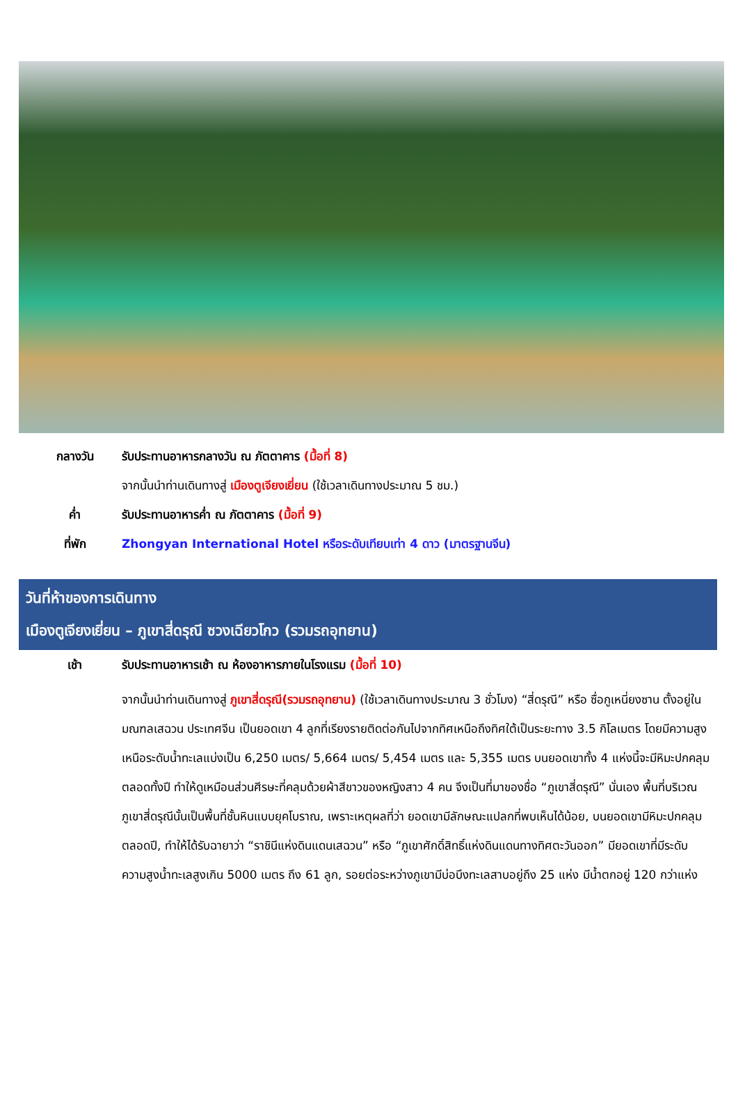กลางวัน รับประทานอาหารกลางวัน ณ ภัตตาคาร (มื้อที่ 8)
จากนั้นนำท่านเดินทางสู่ เมืองตูเจียงเยี่ยน (ใช้เวลาเดินทางประมาณ 5 ชม.)
ค่ำ รับประทานอาหารค่ำ ณ ภัตตาคาร (มื้อที่ 9)
ที่พัก Zhongyan International Hotel หรือระดับเทียบเท่า 4 ดาว (มาตรฐานจีน)
วันที่ห้าของการเดินทาง
เมืองตูเจียงเยี่ยน – ภูเขาสี่ดรุณี ซวงเฉียวโกว (รวมรถอุทยาน)
เช้า รับประทานอาหารเช้า ณ ห้องอาหารภายในโรงแรม (มื้อที่ 10)
จากนั้นนำท่านเดินทางสู่ ภูเขาสี่ดรุณี(รวมรถอุทยาน) (ใช้เวลาเดินทางประมาณ 3 ชั่วโมง) “สี่ดรุณี” หรือ ซื่อกูเหนี่ยงซาน ตั้งอยู่ในมณฑลเสฉวน ประเทศจีน เป็นยอดเขา 4 ลูกที่เรียงรายติดต่อกันไปจากทิศเหนือถึงทิศใต้เป็นระยะทาง 3.5 กิโลเมตร โดยมีความสูงเหนือระดับน้ำทะเลแบ่งเป็น 6,250 เมตร/ 5,664 เมตร/ 5,454 เมตร และ 5,355 เมตร บนยอดเขาทั้ง 4 แห่งนี้จะมีหิมะปกคลุมตลอดทั้งปี ทำให้ดูเหมือนส่วนศีรษะที่คลุมด้วยผ้าสีขาวของหญิงสาว 4 คน จึงเป็นที่มาของชื่อ “ภูเขาสี่ดรุณี” นั่นเอง พื้นที่บริเวณภูเขาสี่ดรุณีนั้นเป็นพื้นที่ชั้นหินแบบยุคโบราณ, เพราะเหตุผลที่ว่า ยอดเขามีลักษณะแปลกที่พบเห็นได้น้อย, บนยอดเขามีหิมะปกคลุมตลอดปี, ทำให้ได้รับฉายาว่า “ราชินีแห่งดินแดนเสฉวน” หรือ “ภูเขาศักดิ์สิทธิ์แห่งดินแดนทางทิศตะวันออก” มียอดเขาที่มีระดับความสูงน้ำทะเลสูงเกิน 5000 เมตร ถึง 61 ลูก, รอยต่อระหว่างภูเขามีบ่อบึงทะเลสาบอยู่ถึง 25 แห่ง มีน้ำตกอยู่ 120 กว่าแห่ง